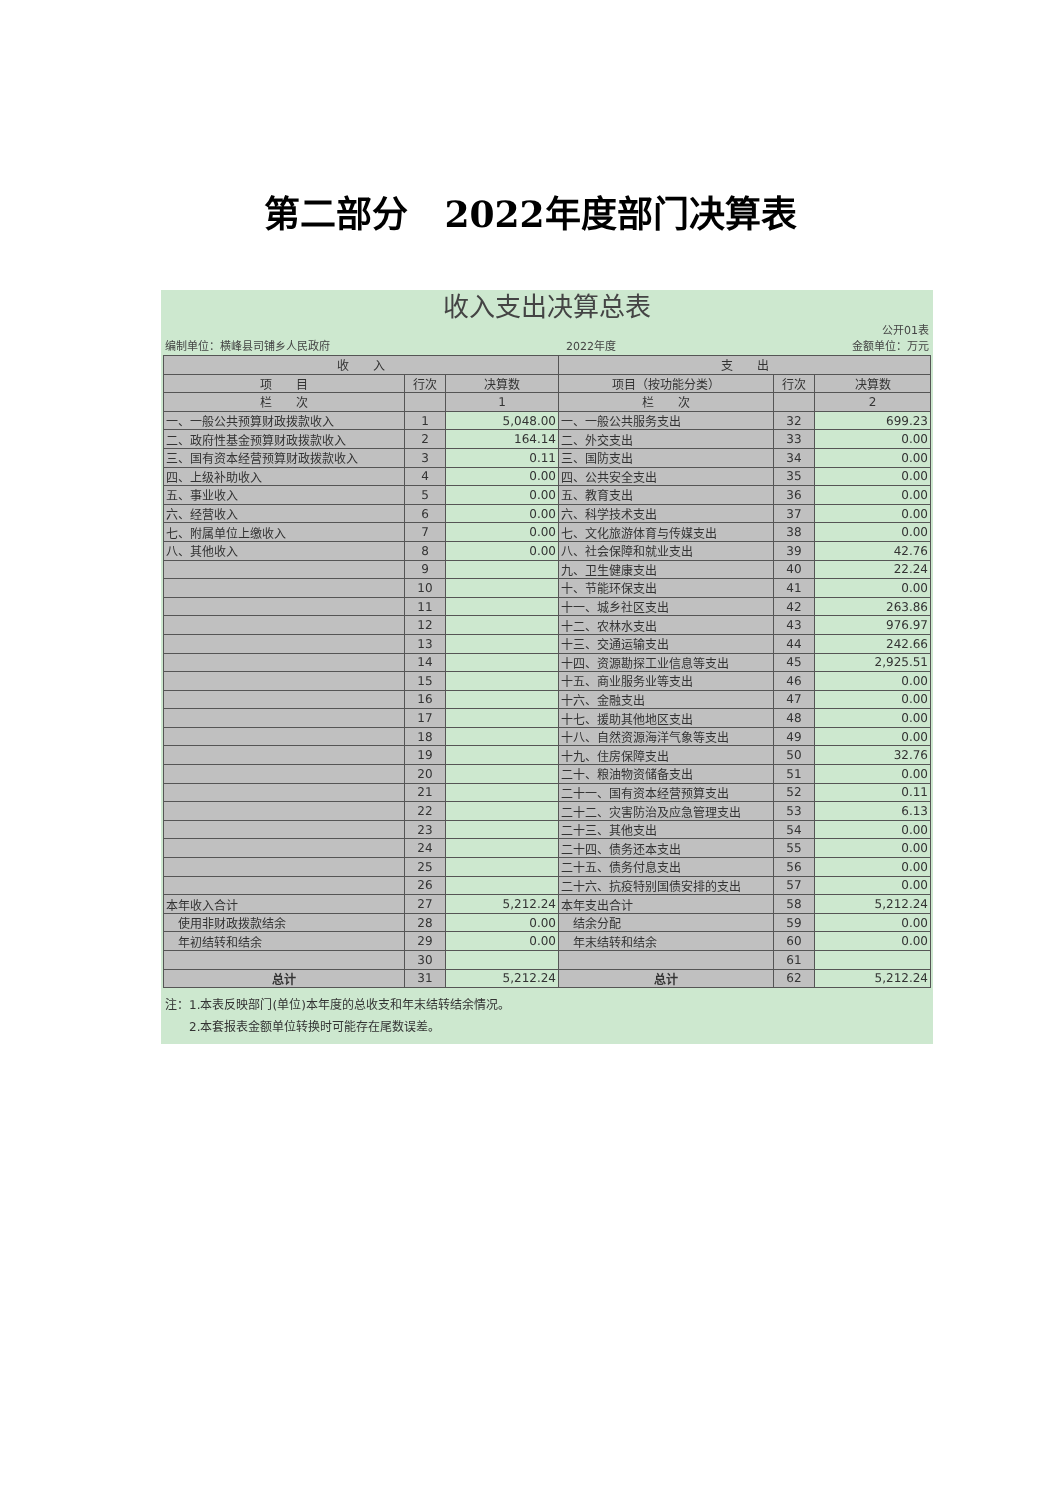第二部分　2022年度部门决算表
收入支出决算总表
编制单位：横峰县司铺乡人民政府 2022年度 公开01表
金额单位：万元
| 收 入 | | | 支 出 | | |
| --- | --- | --- | --- | --- | --- |
| 项 目 | 行次 | 决算数 | 项目（按功能分类） | 行次 | 决算数 |
| 栏 次 | | 1 | 栏 次 | | 2 |
| 一、一般公共预算财政拨款收入 | 1 | 5,048.00 | 一、一般公共服务支出 | 32 | 699.23 |
| 二、政府性基金预算财政拨款收入 | 2 | 164.14 | 二、外交支出 | 33 | 0.00 |
| 三、国有资本经营预算财政拨款收入 | 3 | 0.11 | 三、国防支出 | 34 | 0.00 |
| 四、上级补助收入 | 4 | 0.00 | 四、公共安全支出 | 35 | 0.00 |
| 五、事业收入 | 5 | 0.00 | 五、教育支出 | 36 | 0.00 |
| 六、经营收入 | 6 | 0.00 | 六、科学技术支出 | 37 | 0.00 |
| 七、附属单位上缴收入 | 7 | 0.00 | 七、文化旅游体育与传媒支出 | 38 | 0.00 |
| 八、其他收入 | 8 | 0.00 | 八、社会保障和就业支出 | 39 | 42.76 |
| | 9 | | 九、卫生健康支出 | 40 | 22.24 |
| | 10 | | 十、节能环保支出 | 41 | 0.00 |
| | 11 | | 十一、城乡社区支出 | 42 | 263.86 |
| | 12 | | 十二、农林水支出 | 43 | 976.97 |
| | 13 | | 十三、交通运输支出 | 44 | 242.66 |
| | 14 | | 十四、资源勘探工业信息等支出 | 45 | 2,925.51 |
| | 15 | | 十五、商业服务业等支出 | 46 | 0.00 |
| | 16 | | 十六、金融支出 | 47 | 0.00 |
| | 17 | | 十七、援助其他地区支出 | 48 | 0.00 |
| | 18 | | 十八、自然资源海洋气象等支出 | 49 | 0.00 |
| | 19 | | 十九、住房保障支出 | 50 | 32.76 |
| | 20 | | 二十、粮油物资储备支出 | 51 | 0.00 |
| | 21 | | 二十一、国有资本经营预算支出 | 52 | 0.11 |
| | 22 | | 二十二、灾害防治及应急管理支出 | 53 | 6.13 |
| | 23 | | 二十三、其他支出 | 54 | 0.00 |
| | 24 | | 二十四、债务还本支出 | 55 | 0.00 |
| | 25 | | 二十五、债务付息支出 | 56 | 0.00 |
| | 26 | | 二十六、抗疫特别国债安排的支出 | 57 | 0.00 |
| 本年收入合计 | 27 | 5,212.24 | 本年支出合计 | 58 | 5,212.24 |
| 使用非财政拨款结余 | 28 | 0.00 | 结余分配 | 59 | 0.00 |
| 年初结转和结余 | 29 | 0.00 | 年末结转和结余 | 60 | 0.00 |
| | 30 | | | 61 | |
| 总计 | 31 | 5,212.24 | 总计 | 62 | 5,212.24 |
注：1.本表反映部门(单位)本年度的总收支和年末结转结余情况。
　　2.本套报表金额单位转换时可能存在尾数误差。